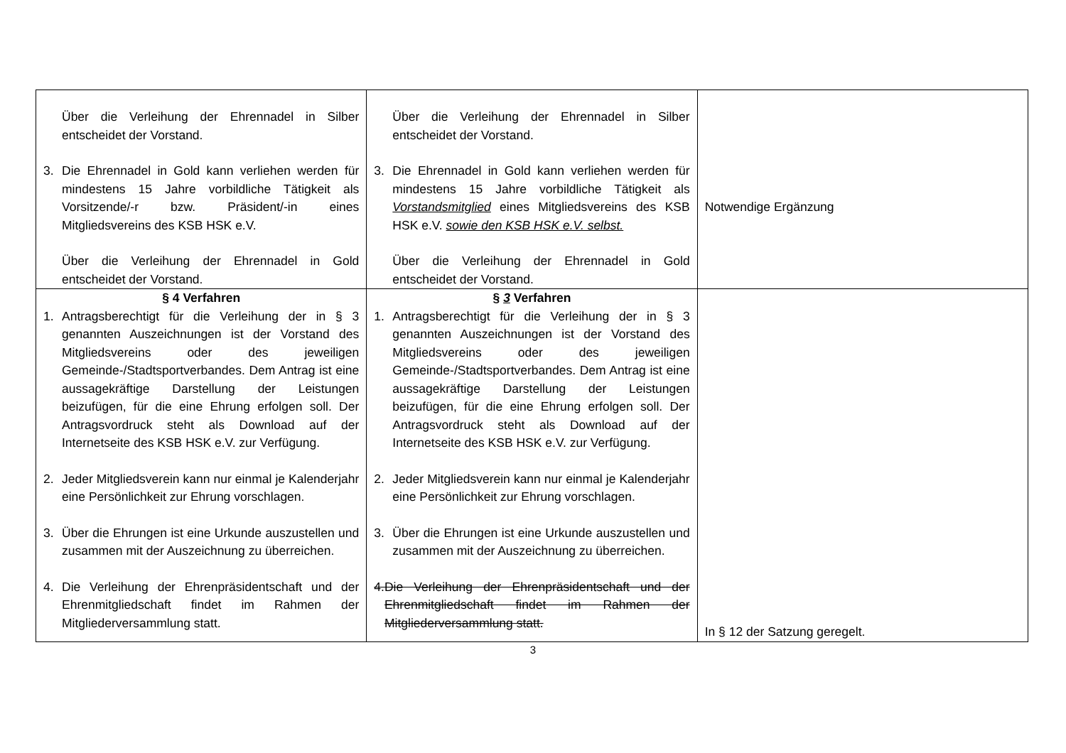| Über die Verleihung der Ehrennadel in Silber entscheidet der Vorstand. 3. Die Ehrennadel in Gold kann verliehen werden für mindestens 15 Jahre vorbildliche Tätigkeit als Vorsitzende/-r bzw. Präsident/-in eines Mitgliedsvereins des KSB HSK e.V. Über die Verleihung der Ehrennadel in Gold entscheidet der Vorstand. | Über die Verleihung der Ehrennadel in Silber entscheidet der Vorstand. 3. Die Ehrennadel in Gold kann verliehen werden für mindestens 15 Jahre vorbildliche Tätigkeit als Vorstandsmitglied eines Mitgliedsvereins des KSB HSK e.V. sowie den KSB HSK e.V. selbst. Über die Verleihung der Ehrennadel in Gold entscheidet der Vorstand. | Notwendige Ergänzung |
| § 4 Verfahren 1. Antragsberechtigt für die Verleihung der in § 3 genannten Auszeichnungen ist der Vorstand des Mitgliedsvereins oder des jeweiligen Gemeinde-/Stadtsportverbandes. Dem Antrag ist eine aussagekräftige Darstellung der Leistungen beizufügen, für die eine Ehrung erfolgen soll. Der Antragsvordruck steht als Download auf der Internetseite des KSB HSK e.V. zur Verfügung. 2. Jeder Mitgliedsverein kann nur einmal je Kalenderjahr eine Persönlichkeit zur Ehrung vorschlagen. 3. Über die Ehrungen ist eine Urkunde auszustellen und zusammen mit der Auszeichnung zu überreichen. 4. Die Verleihung der Ehrenpräsidentschaft und der Ehrenmitgliedschaft findet im Rahmen der Mitgliederversammlung statt. | § 3 Verfahren 1. Antragsberechtigt für die Verleihung der in § 3 genannten Auszeichnungen ist der Vorstand des Mitgliedsvereins oder des jeweiligen Gemeinde-/Stadtsportverbandes. Dem Antrag ist eine aussagekräftige Darstellung der Leistungen beizufügen, für die eine Ehrung erfolgen soll. Der Antragsvordruck steht als Download auf der Internetseite des KSB HSK e.V. zur Verfügung. 2. Jeder Mitgliedsverein kann nur einmal je Kalenderjahr eine Persönlichkeit zur Ehrung vorschlagen. 3. Über die Ehrungen ist eine Urkunde auszustellen und zusammen mit der Auszeichnung zu überreichen. 4. Die Verleihung der Ehrenpräsidentschaft und der Ehrenmitgliedschaft findet im Rahmen der Mitgliederversammlung statt. | In § 12 der Satzung geregelt. |
3